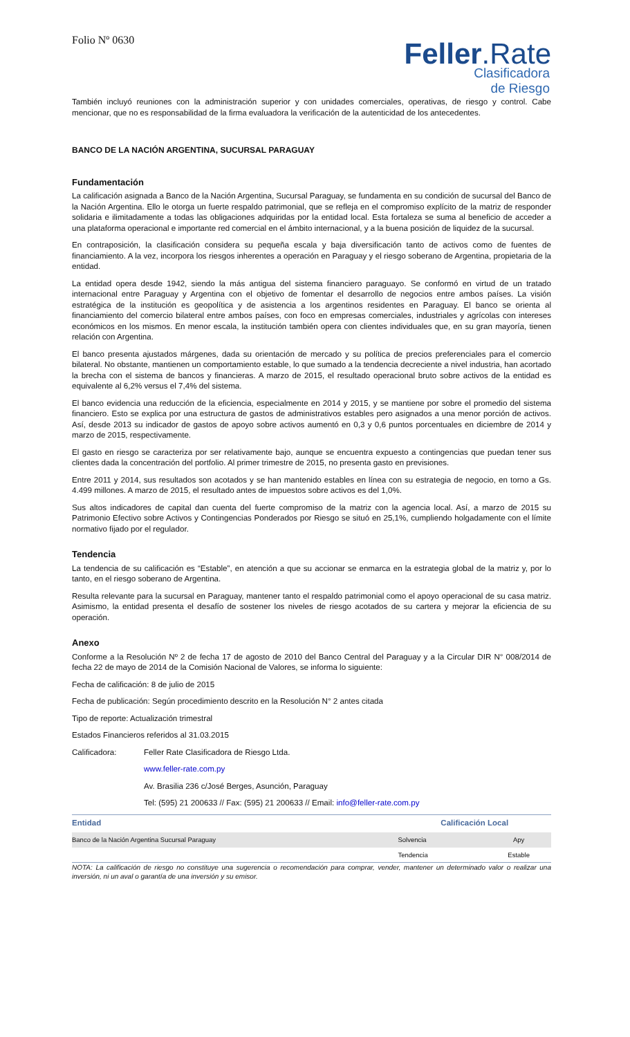Folio Nº 0630
Feller.Rate
Clasificadora
de Riesgo
También incluyó reuniones con la administración superior y con unidades comerciales, operativas, de riesgo y control. Cabe mencionar, que no es responsabilidad de la firma evaluadora la verificación de la autenticidad de los antecedentes.
BANCO DE LA NACIÓN ARGENTINA, SUCURSAL PARAGUAY
Fundamentación
La calificación asignada a Banco de la Nación Argentina, Sucursal Paraguay, se fundamenta en su condición de sucursal del Banco de la Nación Argentina. Ello le otorga un fuerte respaldo patrimonial, que se refleja en el compromiso explícito de la matriz de responder solidaria e ilimitadamente a todas las obligaciones adquiridas por la entidad local. Esta fortaleza se suma al beneficio de acceder a una plataforma operacional e importante red comercial en el ámbito internacional, y a la buena posición de liquidez de la sucursal.
En contraposición, la clasificación considera su pequeña escala y baja diversificación tanto de activos como de fuentes de financiamiento. A la vez, incorpora los riesgos inherentes a operación en Paraguay y el riesgo soberano de Argentina, propietaria de la entidad.
La entidad opera desde 1942, siendo la más antigua del sistema financiero paraguayo. Se conformó en virtud de un tratado internacional entre Paraguay y Argentina con el objetivo de fomentar el desarrollo de negocios entre ambos países. La visión estratégica de la institución es geopolítica y de asistencia a los argentinos residentes en Paraguay. El banco se orienta al financiamiento del comercio bilateral entre ambos países, con foco en empresas comerciales, industriales y agrícolas con intereses económicos en los mismos. En menor escala, la institución también opera con clientes individuales que, en su gran mayoría, tienen relación con Argentina.
El banco presenta ajustados márgenes, dada su orientación de mercado y su política de precios preferenciales para el comercio bilateral. No obstante, mantienen un comportamiento estable, lo que sumado a la tendencia decreciente a nivel industria, han acortado la brecha con el sistema de bancos y financieras. A marzo de 2015, el resultado operacional bruto sobre activos de la entidad es equivalente al 6,2% versus el 7,4% del sistema.
El banco evidencia una reducción de la eficiencia, especialmente en 2014 y 2015, y se mantiene por sobre el promedio del sistema financiero. Esto se explica por una estructura de gastos de administrativos estables pero asignados a una menor porción de activos. Así, desde 2013 su indicador de gastos de apoyo sobre activos aumentó en 0,3 y 0,6 puntos porcentuales en diciembre de 2014 y marzo de 2015, respectivamente.
El gasto en riesgo se caracteriza por ser relativamente bajo, aunque se encuentra expuesto a contingencias que puedan tener sus clientes dada la concentración del portfolio. Al primer trimestre de 2015, no presenta gasto en previsiones.
Entre 2011 y 2014, sus resultados son acotados y se han mantenido estables en línea con su estrategia de negocio, en torno a Gs. 4.499 millones. A marzo de 2015, el resultado antes de impuestos sobre activos es del 1,0%.
Sus altos indicadores de capital dan cuenta del fuerte compromiso de la matriz con la agencia local. Así, a marzo de 2015 su Patrimonio Efectivo sobre Activos y Contingencias Ponderados por Riesgo se situó en 25,1%, cumpliendo holgadamente con el límite normativo fijado por el regulador.
Tendencia
La tendencia de su calificación es “Estable”, en atención a que su accionar se enmarca en la estrategia global de la matriz y, por lo tanto, en el riesgo soberano de Argentina.
Resulta relevante para la sucursal en Paraguay, mantener tanto el respaldo patrimonial como el apoyo operacional de su casa matriz. Asimismo, la entidad presenta el desafío de sostener los niveles de riesgo acotados de su cartera y mejorar la eficiencia de su operación.
Anexo
Conforme a la Resolución Nº 2 de fecha 17 de agosto de 2010 del Banco Central del Paraguay y a la Circular DIR N° 008/2014 de fecha 22 de mayo de 2014 de la Comisión Nacional de Valores, se informa lo siguiente:
Fecha de calificación: 8 de julio de 2015
Fecha de publicación: Según procedimiento descrito en la Resolución N° 2 antes citada
Tipo de reporte: Actualización trimestral
Estados Financieros referidos al 31.03.2015
| Calificadora: | Feller Rate Clasificadora de Riesgo Ltda. |
| | www.feller-rate.com.py |
| | Av. Brasilia 236 c/José Berges, Asunción, Paraguay |
| | Tel: (595) 21 200633 // Fax: (595) 21 200633 // Email: info@feller-rate.com.py |
| Entidad | Calificación Local | |
| --- | --- | --- |
| Banco de la Nación Argentina Sucursal Paraguay | Solvencia | Apy |
| | Tendencia | Estable |
NOTA: La calificación de riesgo no constituye una sugerencia o recomendación para comprar, vender, mantener un determinado valor o realizar una inversión, ni un aval o garantía de una inversión y su emisor.